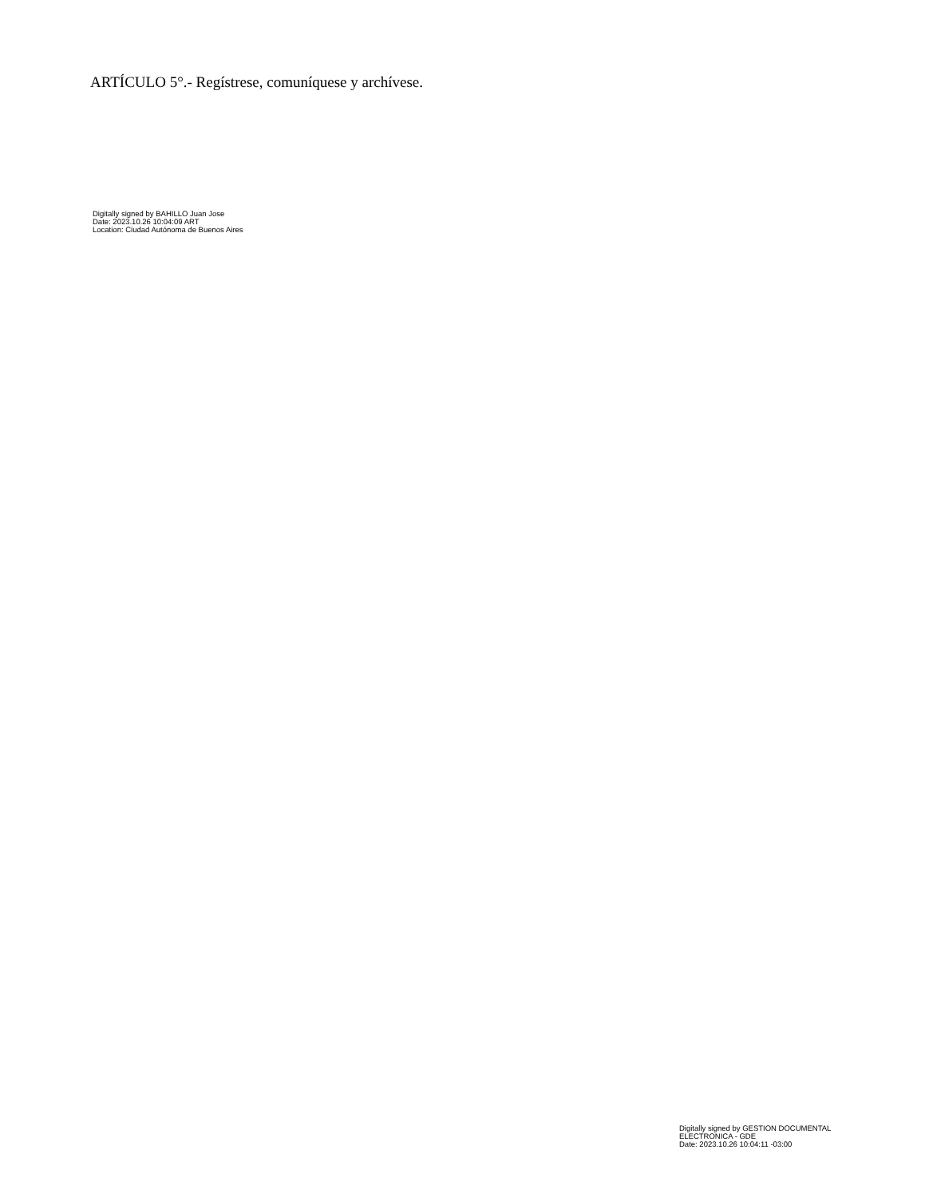ARTÍCULO 5°.- Regístrese, comuníquese y archívese.
Digitally signed by BAHILLO Juan Jose
Date: 2023.10.26 10:04:09 ART
Location: Ciudad Autónoma de Buenos Aires
Digitally signed by GESTION DOCUMENTAL
ELECTRONICA - GDE
Date: 2023.10.26 10:04:11 -03:00